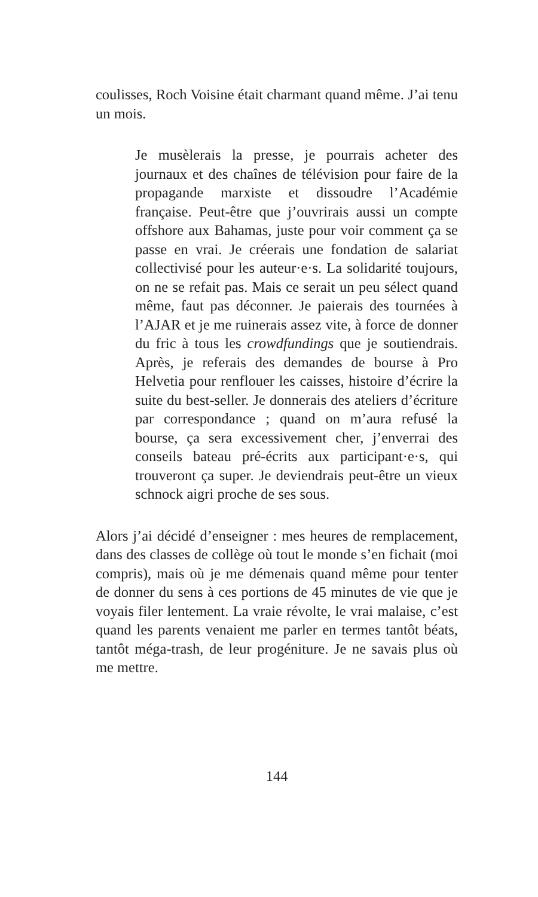coulisses, Roch Voisine était charmant quand même. J’ai tenu un mois.
Je musèlerais la presse, je pourrais acheter des journaux et des chaînes de télévision pour faire de la propagande marxiste et dissoudre l’Académie française. Peut-être que j’ouvrirais aussi un compte offshore aux Bahamas, juste pour voir comment ça se passe en vrai. Je créerais une fondation de salariat collectivisé pour les auteur·e·s. La solidarité toujours, on ne se refait pas. Mais ce serait un peu sélect quand même, faut pas déconner. Je paierais des tournées à l’AJAR et je me ruinerais assez vite, à force de donner du fric à tous les crowdfundings que je soutiendrais. Après, je referais des demandes de bourse à Pro Helvetia pour renflouer les caisses, histoire d’écrire la suite du best-seller. Je donnerais des ateliers d’écriture par correspondance ; quand on m’aura refusé la bourse, ça sera excessivement cher, j’enverrai des conseils bateau pré-écrits aux participant·e·s, qui trouveront ça super. Je deviendrais peut-être un vieux schnock aigri proche de ses sous.
Alors j’ai décidé d’enseigner : mes heures de remplacement, dans des classes de collège où tout le monde s’en fichait (moi compris), mais où je me démenais quand même pour tenter de donner du sens à ces portions de 45 minutes de vie que je voyais filer lentement. La vraie révolte, le vrai malaise, c’est quand les parents venaient me parler en termes tantôt béats, tantôt méga-trash, de leur progéniture. Je ne savais plus où me mettre.
144